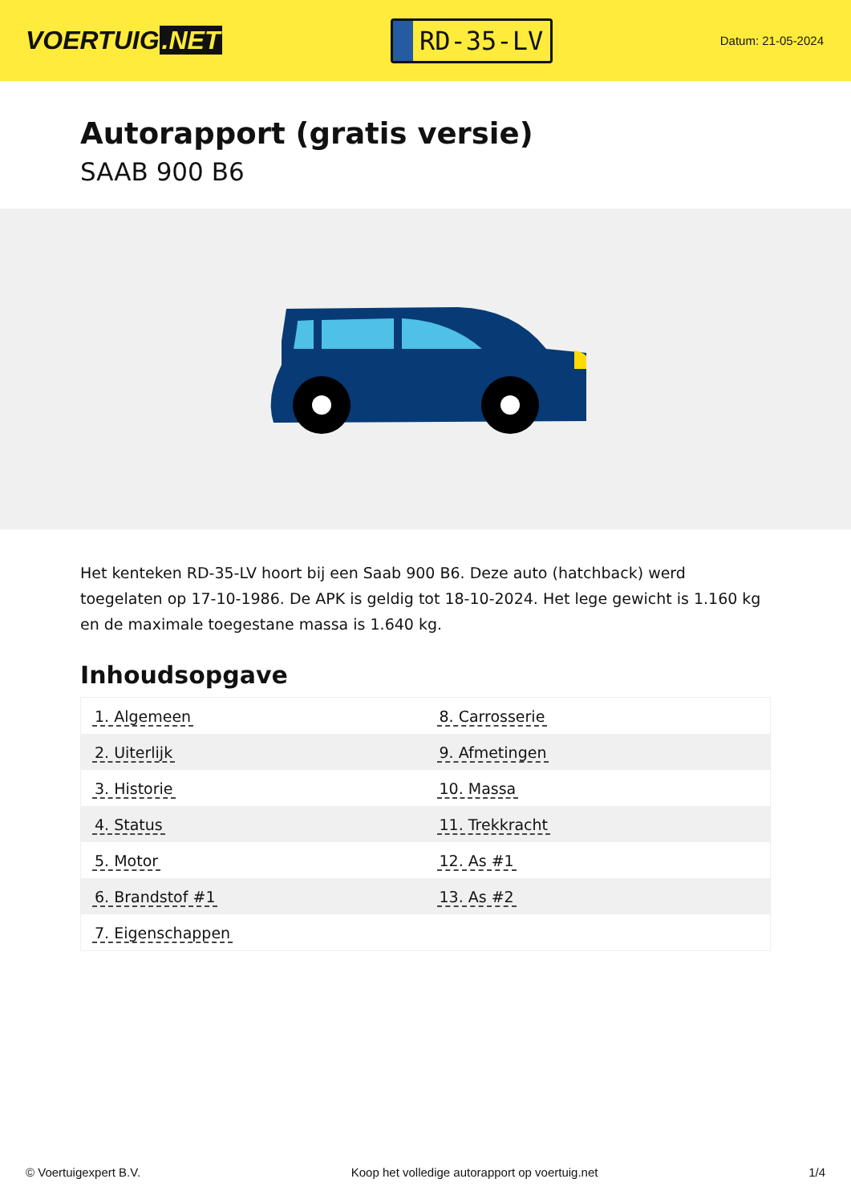VOERTUIG.NET
RD-35-LV
Datum: 21-05-2024
Autorapport (gratis versie)
SAAB 900 B6
Het kenteken RD-35-LV hoort bij een Saab 900 B6. Deze auto (hatchback) werd toegelaten op 17-10-1986. De APK is geldig tot 18-10-2024. Het lege gewicht is 1.160 kg en de maximale toegestane massa is 1.640 kg.
Inhoudsopgave
| 1. Algemeen | 8. Carrosserie |
| 2. Uiterlijk | 9. Afmetingen |
| 3. Historie | 10. Massa |
| 4. Status | 11. Trekkracht |
| 5. Motor | 12. As #1 |
| 6. Brandstof #1 | 13. As #2 |
| 7. Eigenschappen | |
© Voertuigexpert B.V. Koop het volledige autorapport op voertuig.net 1/4